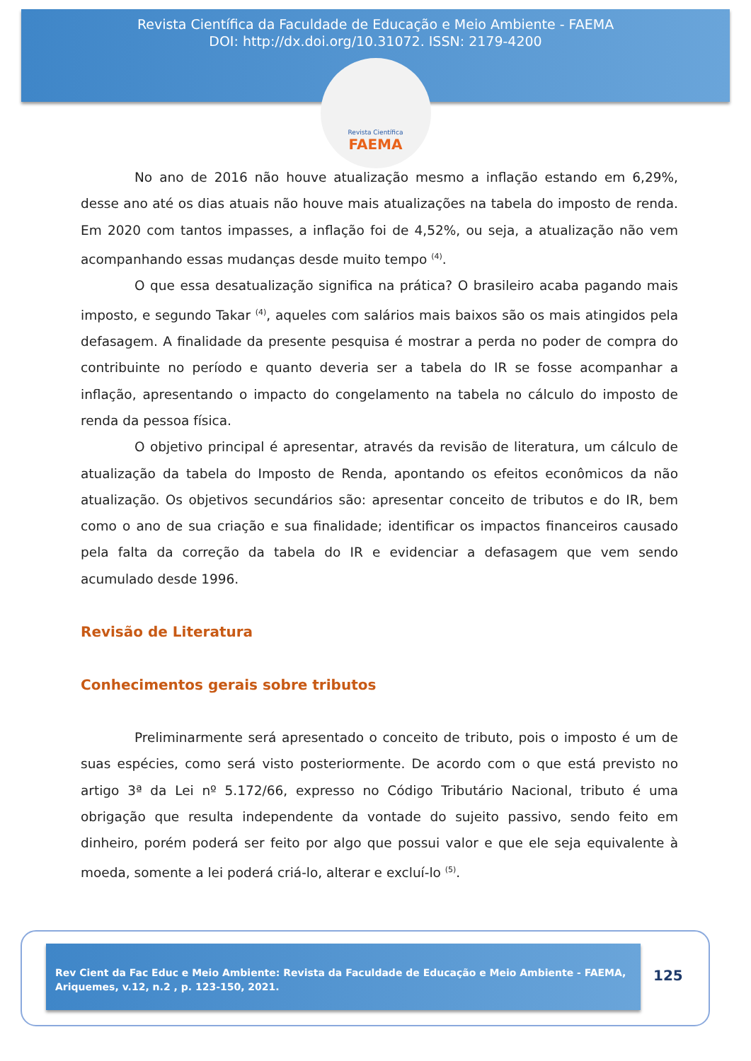Revista Científica da Faculdade de Educação e Meio Ambiente - FAEMA
DOI: http://dx.doi.org/10.31072. ISSN: 2179-4200
Revista Científica
FAEMA
No ano de 2016 não houve atualização mesmo a inflação estando em 6,29%, desse ano até os dias atuais não houve mais atualizações na tabela do imposto de renda. Em 2020 com tantos impasses, a inflação foi de 4,52%, ou seja, a atualização não vem acompanhando essas mudanças desde muito tempo <sup>(4)</sup>.
O que essa desatualização significa na prática? O brasileiro acaba pagando mais imposto, e segundo Takar <sup>(4)</sup>, aqueles com salários mais baixos são os mais atingidos pela defasagem. A finalidade da presente pesquisa é mostrar a perda no poder de compra do contribuinte no período e quanto deveria ser a tabela do IR se fosse acompanhar a inflação, apresentando o impacto do congelamento na tabela no cálculo do imposto de renda da pessoa física.
O objetivo principal é apresentar, através da revisão de literatura, um cálculo de atualização da tabela do Imposto de Renda, apontando os efeitos econômicos da não atualização. Os objetivos secundários são: apresentar conceito de tributos e do IR, bem como o ano de sua criação e sua finalidade; identificar os impactos financeiros causado pela falta da correção da tabela do IR e evidenciar a defasagem que vem sendo acumulado desde 1996.
Revisão de Literatura
Conhecimentos gerais sobre tributos
Preliminarmente será apresentado o conceito de tributo, pois o imposto é um de suas espécies, como será visto posteriormente. De acordo com o que está previsto no artigo 3ª da Lei nº 5.172/66, expresso no Código Tributário Nacional, tributo é uma obrigação que resulta independente da vontade do sujeito passivo, sendo feito em dinheiro, porém poderá ser feito por algo que possui valor e que ele seja equivalente à moeda, somente a lei poderá criá-lo, alterar e excluí-lo <sup>(5)</sup>.
Rev Cient da Fac Educ e Meio Ambiente: Revista da Faculdade de Educação e Meio Ambiente - FAEMA, Ariquemes, v.12, n.2 , p. 123-150, 2021.
125